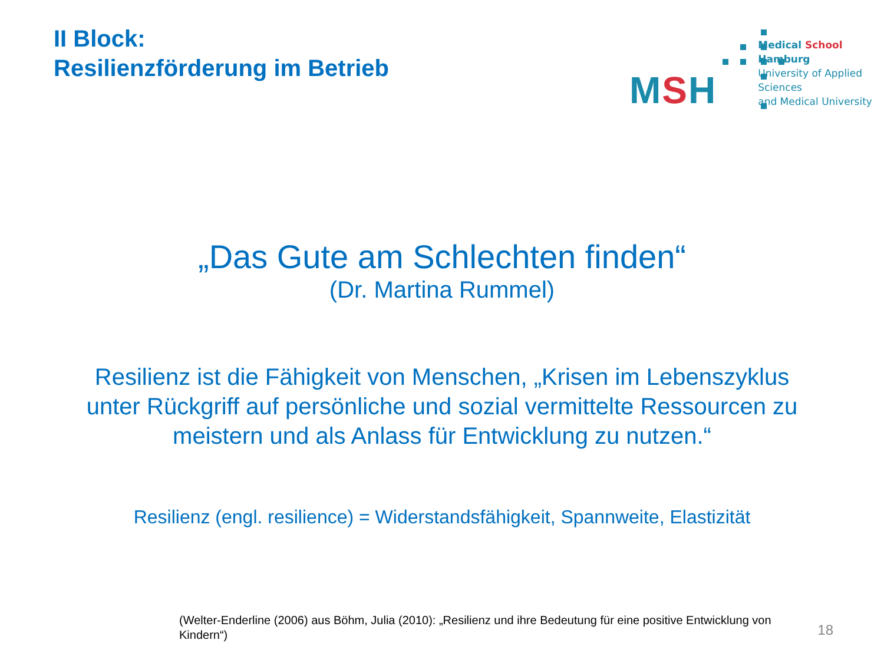II Block:
Resilienzförderung im Betrieb
MSH
Medical School Hamburg
University of Applied Sciences
and Medical University
„Das Gute am Schlechten finden“
(Dr. Martina Rummel)
Resilienz ist die Fähigkeit von Menschen, „Krisen im Lebenszyklus
unter Rückgriff auf persönliche und sozial vermittelte Ressourcen zu
meistern und als Anlass für Entwicklung zu nutzen.“
Resilienz (engl. resilience) = Widerstandsfähigkeit, Spannweite, Elastizität
(Welter-Enderline (2006) aus Böhm, Julia (2010): „Resilienz und ihre Bedeutung für eine positive Entwicklung von Kindern“)
18